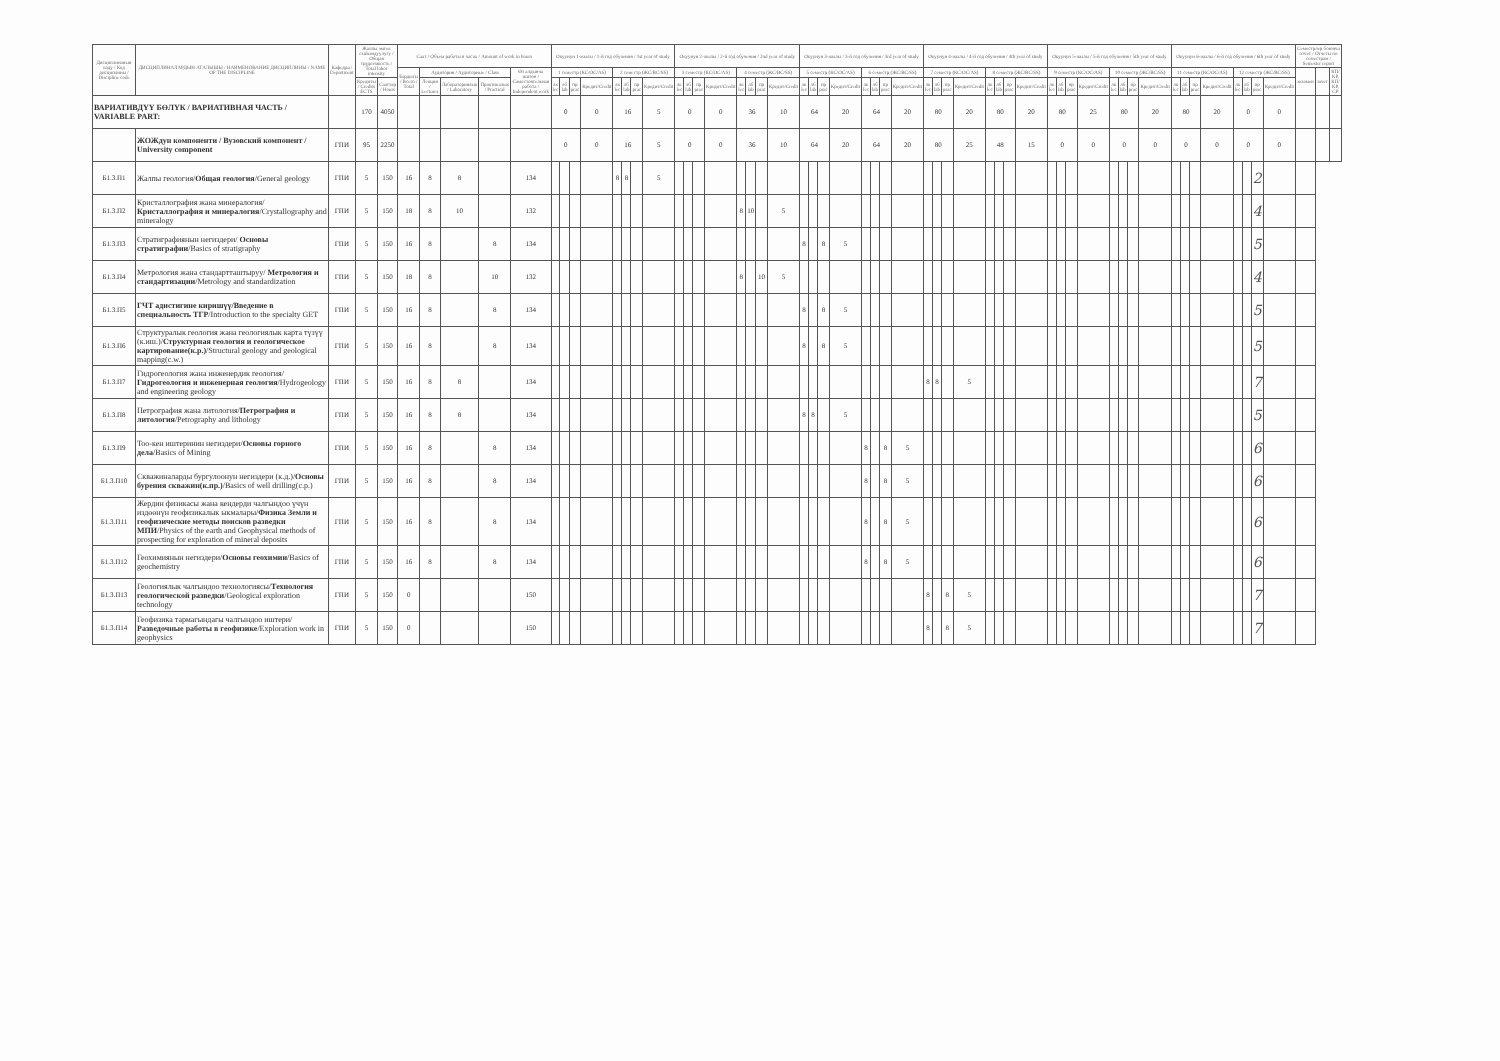| Дисциплинанын коду / Код дисциплины / Discipline code | ДИСЦИПЛИНАЛАРДЫН АТАЛЫШЫ / НАИМЕНОВАНИЕ ДИСЦИПЛИНЫ / NAME OF THE DISCIPLINE | Кафедра / Department | Жалпы эмгек сыйымдуулугу / Общая трудоемкость / Total labor intensity | | Саат / Объем работы в часах / Amount of work in hours | | | | | Окуунун 1-жылы / 1-й год обучения / 1st year of study | | | | | | | | Окуунун 2-жылы / 2-й год обучения / 2nd year of study | | | | | | | | Окуунун 3-жылы / 3-й год обучения / 3rd year of study | | | | | | | | Окуунун 4-жылы / 4-й год обучения / 4th year of study | | | | | | | | Окуунун 5-жылы / 5-й год обучения / 5th year of study | | | | | | | | Окуунун 6-жылы / 6-й год обучения / 6th year of study | | | | | | | | Семестрлер боюнча отчет / Отчеты по семестрам / Semester report | | |
| --- | --- | --- | --- | --- | --- | --- | --- | --- | --- | --- | --- | --- | --- | --- | --- | --- | --- | --- | --- | --- | --- | --- | --- | --- | --- | --- | --- | --- | --- | --- | --- | --- | --- | --- | --- | --- | --- | --- | --- | --- | --- | --- | --- | --- | --- | --- | --- | --- | --- | --- | --- | --- | --- | --- | --- | --- | --- | --- | --- | --- |
| | | | | | Бардыгы / Всего / Total | Аудитория / Аудиторные / Class | | | Өз алдынча иштөө / Самостоятельная работа / Independent work | 1 семестр (КС/ОС/AS) | | | | 2 семестр (ЖС/ВС/SS) | | | | 3 семестр (КС/ОС/AS) | | | | 4 семестр (ЖС/ВС/SS) | | | | 5 семестр (КС/ОС/AS) | | | | 6 семестр (ЖС/ВС/SS) | | | | 7 семестр (КС/ОС/AS) | | | | 8 семестр (ЖС/ВС/SS) | | | | 9 семестр (КС/ОС/AS) | | | | 10 семестр (ЖС/ВС/SS) | | | | 11 семестр (КС/ОС/AS) | | | | 12 семестр (ЖС/ВС/SS) | | | | экзамен | зачет | КП/КР, КП/КР, CP |
| | | | Кредиты / Credits ECTS | Сааттар / Hours | | Лекция / Lectures | Лабораториялык / Laboratory | Практикалык / Practical | | лк lec | лб lab | пр prac | Кредит/Credit | лк lec | лб lab | пр prac | Кредит/Credit | лк lec | лб lab | пр prac | Кредит/Credit | лк lec | лб lab | пр prac | Кредит/Credit | лк lec | лб lab | пр prac | Кредит/Credit | лк lec | лб lab | пр prac | Кредит/Credit | лк lec | лб lab | пр prac | Кредит/Credit | лк lec | лб lab | пр prac | Кредит/Credit | лк lec | лб lab | пр prac | Кредит/Credit | лк lec | лб lab | пр prac | Кредит/Credit | лк lec | лб lab | пр prac | Кредит/Credit | лк lec | лб lab | пр prac | Кредит/Credit | | | |
| ВАРИАТИВДҮҮ БӨЛҮК / ВАРИАТИВНАЯ ЧАСТЬ / VARIABLE PART: | | | 170 | 4050 | | | | | | 0 | | | 0 | 16 | | | 5 | 0 | | | 0 | 36 | | | 10 | 64 | | | 20 | 64 | | | 20 | 80 | | | 20 | 80 | | | 20 | 80 | | | 25 | 80 | | | 20 | 80 | | | 20 | 0 | | | 0 | | | |
| | ЖОЖдун компоненти / Вузовский компонент / University component | ГПИ | 95 | 2250 | | | | | | 0 | | | 0 | 16 | | | 5 | 0 | | | 0 | 36 | | | 10 | 64 | | | 20 | 64 | | | 20 | 80 | | | 25 | 48 | | | 15 | 0 | | | 0 | 0 | | | 0 | 0 | | | 0 | 0 | | | 0 | | | |
| Б1.3.П1 | Жалпы геология/ Общая геология /General geology | ГПИ | 5 | 150 | 16 | 8 | 8 | | 134 | | | | | 8 | 8 | | 5 | | | | | | | | | | | | | | | | | | | | | | | | | | | | | | | | | | | | | | | 2 | | | | |
| Б1.3.П2 | Кристаллография жана минералогия/ Кристаллография и минералогия /Crystallography and mineralogy | ГПИ | 5 | 150 | 18 | 8 | 10 | | 132 | | | | | | | | | | | | | 8 | 10 | | 5 | | | | | | | | | | | | | | | | | | | | | | | | | | | | | | | 4 | | | | |
| Б1.3.П3 | Стратиграфиянын негиздери/ Основы стратиграфии /Basics of stratigraphy | ГПИ | 5 | 150 | 16 | 8 | | 8 | 134 | | | | | | | | | | | | | | | | | 8 | | 8 | 5 | | | | | | | | | | | | | | | | | | | | | | | | | | | 5 | | | | |
| Б1.3.П4 | Метрология жана стандартташтыруу/ Метрология и стандартизации /Metrology and standardization | ГПИ | 5 | 150 | 18 | 8 | | 10 | 132 | | | | | | | | | | | | | 8 | | 10 | 5 | | | | | | | | | | | | | | | | | | | | | | | | | | | | | | | 4 | | | | |
| Б1.3.П5 | ГЧТ адистигине киришүү/Введение в специальность ТГР /Introduction to the specialty GET | ГПИ | 5 | 150 | 16 | 8 | | 8 | 134 | | | | | | | | | | | | | | | | | 8 | | 8 | 5 | | | | | | | | | | | | | | | | | | | | | | | | | | | 5 | | | | |
| Б1.3.П6 | Структуралык геология жана геологиялык карта түзүү (к.иш.)/ Структурная геология и геологическое картирование(к.р.) /Structural geology and geological mapping(c.w.) | ГПИ | 5 | 150 | 16 | 8 | | 8 | 134 | | | | | | | | | | | | | | | | | 8 | | 8 | 5 | | | | | | | | | | | | | | | | | | | | | | | | | | | 5 | | | | |
| Б1.3.П7 | Гидрогеология жана инженердик геология/ Гидрогеология и инженерная геология /Hydrogeology and engineering geology | ГПИ | 5 | 150 | 16 | 8 | 8 | | 134 | | | | | | | | | | | | | | | | | | | | | | | | | 8 | 8 | | 5 | | | | | | | | | | | | | | | | | | | 7 | | | | |
| Б1.3.П8 | Петрография жана литология/ Петрография и литология /Petrography and lithology | ГПИ | 5 | 150 | 16 | 8 | 8 | | 134 | | | | | | | | | | | | | | | | | 8 | 8 | | 5 | | | | | | | | | | | | | | | | | | | | | | | | | | | 5 | | | | |
| Б1.3.П9 | Тоо-кен иштеринин негиздери/ Основы горного дела /Basics of Mining | ГПИ | 5 | 150 | 16 | 8 | | 8 | 134 | | | | | | | | | | | | | | | | | | | | | 8 | | 8 | 5 | | | | | | | | | | | | | | | | | | | | | | | 6 | | | | |
| Б1.3.П10 | Скважиналарды бургулоонун негиздери (к.д.)/ Основы бурения скважин(к.пр.) /Basics of well drilling(c.p.) | ГПИ | 5 | 150 | 16 | 8 | | 8 | 134 | | | | | | | | | | | | | | | | | | | | | 8 | | 8 | 5 | | | | | | | | | | | | | | | | | | | | | | | 6 | | | | |
| Б1.3.П11 | Жердин физикасы жана кендерди чалгындоо үчүн издөөнүн геофизикалык ыкмалары/ Физика Земли и геофизические методы поисков разведки МПИ /Physics of the earth and Geophysical methods of prospecting for exploration of mineral deposits | ГПИ | 5 | 150 | 16 | 8 | | 8 | 134 | | | | | | | | | | | | | | | | | | | | | 8 | | 8 | 5 | | | | | | | | | | | | | | | | | | | | | | | 6 | | | | |
| Б1.3.П12 | Геохимиянын негиздери/ Основы геохимии /Basics of geochemistry | ГПИ | 5 | 150 | 16 | 8 | | 8 | 134 | | | | | | | | | | | | | | | | | | | | | 8 | | 8 | 5 | | | | | | | | | | | | | | | | | | | | | | | 6 | | | | |
| Б1.3.П13 | Геологиялык чалгындоо технологиясы/ Технология геологической разведки /Geological exploration technology | ГПИ | 5 | 150 | 0 | | | | 150 | | | | | | | | | | | | | | | | | | | | | | | | | 8 | | 8 | 5 | | | | | | | | | | | | | | | | | | | 7 | | | | |
| Б1.3.П14 | Геофизика тармагындагы чалгындоо иштери/ Разведочные работы в геофизике /Exploration work in geophysics | ГПИ | 5 | 150 | 0 | | | | 150 | | | | | | | | | | | | | | | | | | | | | | | | | 8 | | 8 | 5 | | | | | | | | | | | | | | | | | | | 7 | | | | |